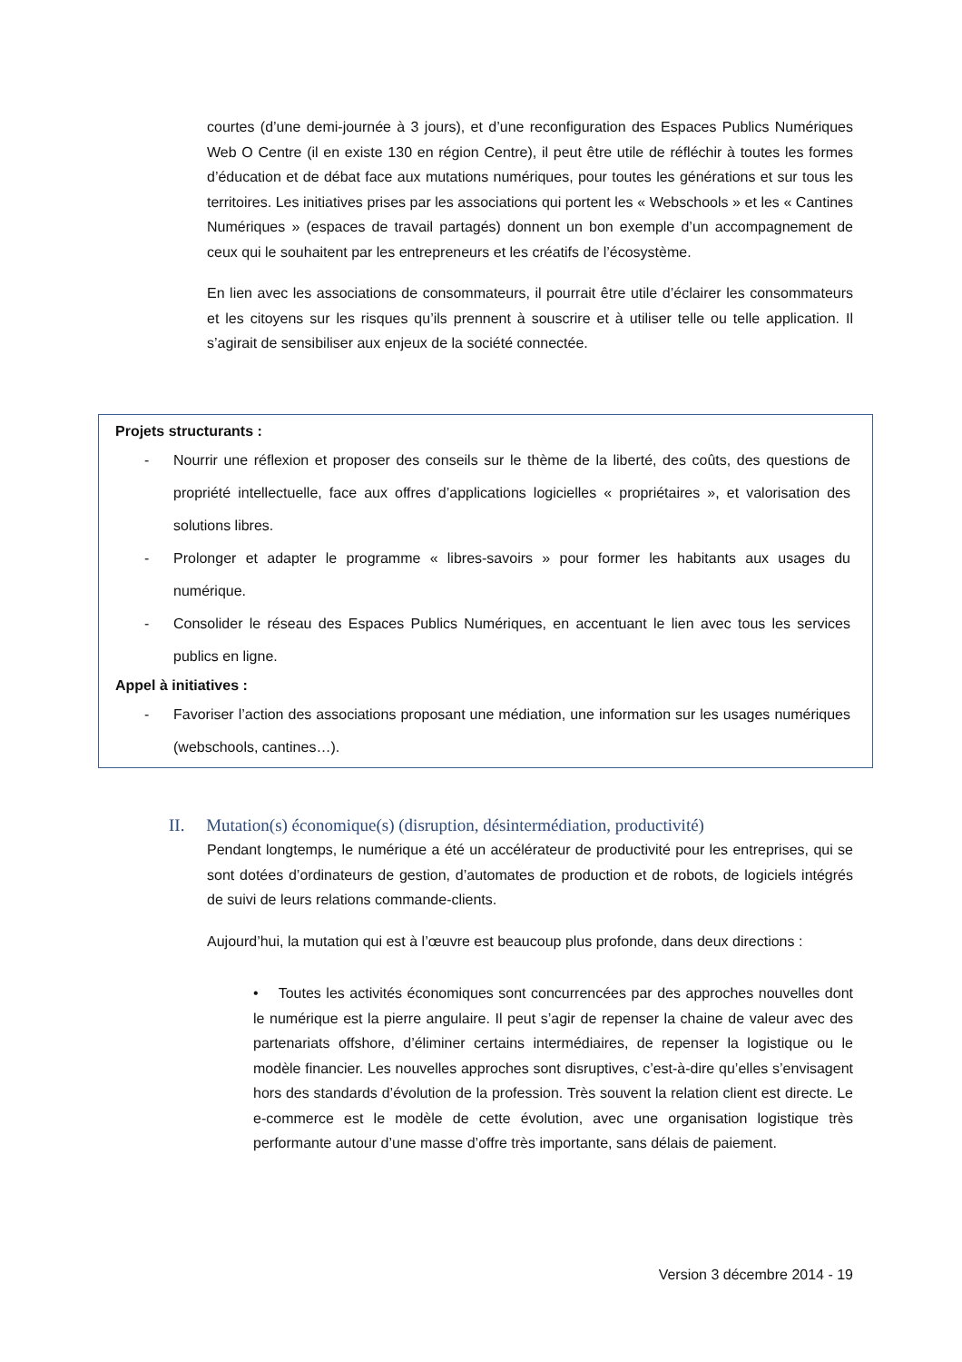courtes (d’une demi-journée à 3 jours), et d’une reconfiguration des Espaces Publics Numériques Web O Centre (il en existe 130 en région Centre), il peut être utile de réfléchir à toutes les formes d’éducation et de débat face aux mutations numériques, pour toutes les générations et sur tous les territoires. Les initiatives prises par les associations qui portent les « Webschools » et les « Cantines Numériques » (espaces de travail partagés) donnent un bon exemple d’un accompagnement de ceux qui le souhaitent par les entrepreneurs et les créatifs de l’écosystème.
En lien avec les associations de consommateurs, il pourrait être utile d’éclairer les consommateurs et les citoyens sur les risques qu’ils prennent à souscrire et à utiliser telle ou telle application. Il s’agirait de sensibiliser aux enjeux de la société connectée.
Projets structurants :
- Nourrir une réflexion et proposer des conseils sur le thème de la liberté, des coûts, des questions de propriété intellectuelle, face aux offres d’applications logicielles « propriétaires », et valorisation des solutions libres.
- Prolonger et adapter le programme « libres-savoirs » pour former les habitants aux usages du numérique.
- Consolider le réseau des Espaces Publics Numériques, en accentuant le lien avec tous les services publics en ligne.
Appel à initiatives :
- Favoriser l’action des associations proposant une médiation, une information sur les usages numériques (webschools, cantines…).
II. Mutation(s) économique(s) (disruption, désintermédiation, productivité)
Pendant longtemps, le numérique a été un accélérateur de productivité pour les entreprises, qui se sont dotées d’ordinateurs de gestion, d’automates de production et de robots, de logiciels intégrés de suivi de leurs relations commande-clients.
Aujourd’hui, la mutation qui est à l’œuvre est beaucoup plus profonde, dans deux directions :
• Toutes les activités économiques sont concurrencées par des approches nouvelles dont le numérique est la pierre angulaire. Il peut s’agir de repenser la chaine de valeur avec des partenariats offshore, d’éliminer certains intermédiaires, de repenser la logistique ou le modèle financier. Les nouvelles approches sont disruptives, c’est-à-dire qu’elles s’envisagent hors des standards d’évolution de la profession. Très souvent la relation client est directe. Le e-commerce est le modèle de cette évolution, avec une organisation logistique très performante autour d’une masse d’offre très importante, sans délais de paiement.
Version 3 décembre 2014 - 19